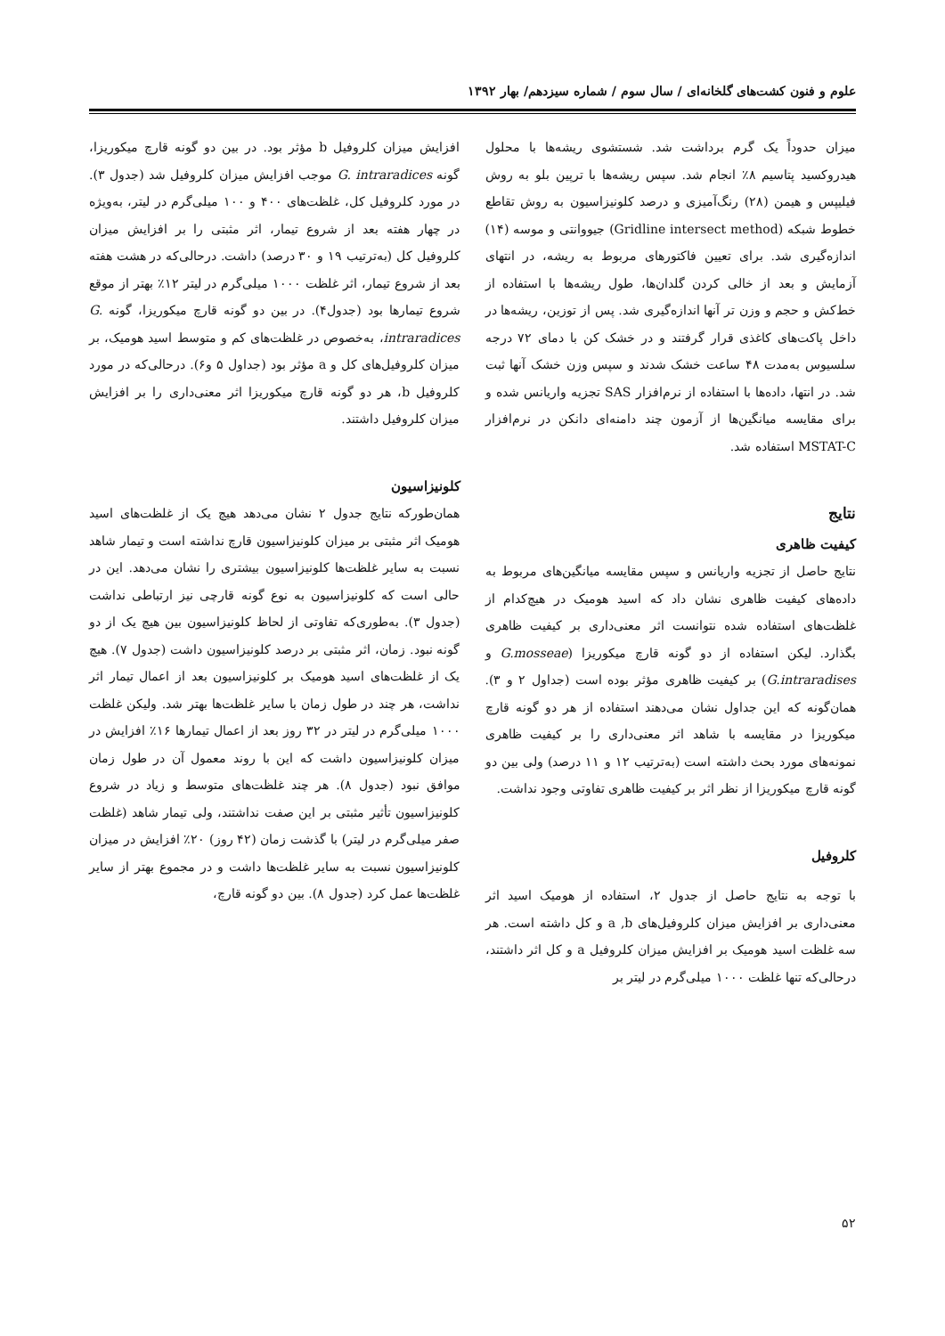علوم و فنون کشت‌های گلخانه‌ای / سال سوم / شماره سیزدهم/ بهار ۱۳۹۲
میزان حدوداً یک گرم برداشت شد. شستشوی ریشه‌ها با محلول هیدروکسید پتاسیم ۸٪ انجام شد. سپس ریشه‌ها با ترپین بلو به روش فیلیپس و هیمن (۲۸) رنگ‌آمیزی و درصد کلونیزاسیون به روش تقاطع خطوط شبکه (Gridline intersect method) جیووانتی و موسه (۱۴) اندازه‌گیری شد. برای تعیین فاکتورهای مربوط به ریشه، در انتهای آزمایش و بعد از خالی کردن گلدان‌ها، طول ریشه‌ها با استفاده از خط‌کش و حجم و وزن تر آنها اندازه‌گیری شد. پس از توزین، ریشه‌ها در داخل پاکت‌های کاغذی قرار گرفتند و در خشک کن با دمای ۷۲ درجه سلسیوس به‌مدت ۴۸ ساعت خشک شدند و سپس وزن خشک آنها ثبت شد. در انتها، داده‌ها با استفاده از نرم‌افزار SAS تجزیه واریانس شده و برای مقایسه میانگین‌ها از آزمون چند دامنه‌ای دانکن در نرم‌افزار MSTAT-C استفاده شد.
نتایج
کیفیت ظاهری
نتایج حاصل از تجزیه واریانس و سپس مقایسه میانگین‌های مربوط به داده‌های کیفیت ظاهری نشان داد که اسید هومیک در هیچ‌کدام از غلظت‌های استفاده شده نتوانست اثر معنی‌داری بر کیفیت ظاهری بگذارد. لیکن استفاده از دو گونه قارچ میکوریزا (G.mosseae و G.intraradises) بر کیفیت ظاهری مؤثر بوده است (جداول ۲ و ۳). همان‌گونه که این جداول نشان می‌دهند استفاده از هر دو گونه قارچ میکوریزا در مقایسه با شاهد اثر معنی‌داری را بر کیفیت ظاهری نمونه‌های مورد بحث داشته است (به‌ترتیب ۱۲ و ۱۱ درصد) ولی بین دو گونه قارچ میکوریزا از نظر اثر بر کیفیت ظاهری تفاوتی وجود نداشت.
کلروفیل
با توجه به نتایج حاصل از جدول ۲، استفاده از هومیک اسید اثر معنی‌داری بر افزایش میزان کلروفیل‌های a ,b و کل داشته است. هر سه غلظت اسید هومیک بر افزایش میزان کلروفیل a و کل اثر داشتند، درحالی‌که تنها غلظت ۱۰۰۰ میلی‌گرم در لیتر بر
افزایش میزان کلروفیل b مؤثر بود. در بین دو گونه قارچ میکوریزا، گونه G. intraradices موجب افزایش میزان کلروفیل شد (جدول ۳). در مورد کلروفیل کل، غلظت‌های ۴۰۰ و ۱۰۰ میلی‌گرم در لیتر، به‌ویژه در چهار هفته بعد از شروع تیمار، اثر مثبتی را بر افزایش میزان کلروفیل کل (به‌ترتیب ۱۹ و ۳۰ درصد) داشت. درحالی‌که در هشت هفته بعد از شروع تیمار، اثر غلظت ۱۰۰۰ میلی‌گرم در لیتر ۱۲٪ بهتر از موقع شروع تیمارها بود (جدول۴). در بین دو گونه قارچ میکوریزا، گونه G. intraradices، به‌خصوص در غلظت‌های کم و متوسط اسید هومیک، بر میزان کلروفیل‌های کل و a مؤثر بود (جداول ۵ و۶). درحالی‌که در مورد کلروفیل b، هر دو گونه قارچ میکوریزا اثر معنی‌داری را بر افزایش میزان کلروفیل داشتند.
کلونیزاسیون
همان‌طورکه نتایج جدول ۲ نشان می‌دهد هیچ یک از غلظت‌های اسید هومیک اثر مثبتی بر میزان کلونیزاسیون قارچ نداشته است و تیمار شاهد نسبت به سایر غلظت‌ها کلونیزاسیون بیشتری را نشان می‌دهد. این در حالی است که کلونیزاسیون به نوع گونه قارچی نیز ارتباطی نداشت (جدول ۳). به‌طوری‌که تفاوتی از لحاظ کلونیزاسیون بین هیچ یک از دو گونه نبود. زمان، اثر مثبتی بر درصد کلونیزاسیون داشت (جدول ۷). هیچ یک از غلظت‌های اسید هومیک بر کلونیزاسیون بعد از اعمال تیمار اثر نداشت، هر چند در طول زمان با سایر غلظت‌ها بهتر شد. ولیکن غلظت ۱۰۰۰ میلی‌گرم در لیتر در ۳۲ روز بعد از اعمال تیمارها ۱۶٪ افزایش در میزان کلونیزاسیون داشت که این با روند معمول آن در طول زمان موافق نبود (جدول ۸). هر چند غلظت‌های متوسط و زیاد در شروع کلونیزاسیون تأثیر مثبتی بر این صفت نداشتند، ولی تیمار شاهد (غلظت صفر میلی‌گرم در لیتر) با گذشت زمان (۴۲ روز) ۲۰٪ افزایش در میزان کلونیزاسیون نسبت به سایر غلظت‌ها داشت و در مجموع بهتر از سایر غلظت‌ها عمل کرد (جدول ۸). بین دو گونه قارچ،
۵۲